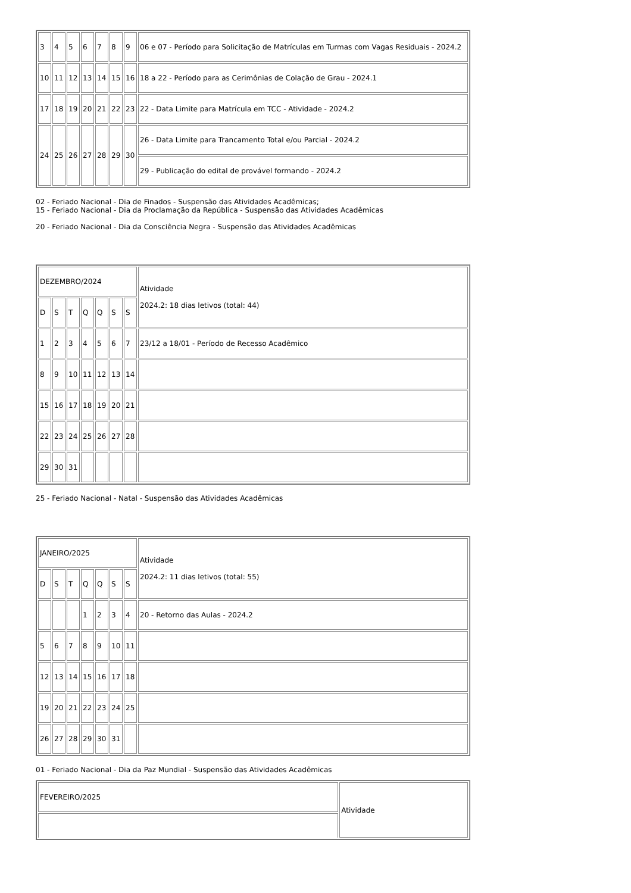| 3 | 4 | 5 | 6 | 7 | 8 | 9 | 06 e 07 - Período para Solicitação de Matrículas em Turmas com Vagas Residuais - 2024.2 |
| 10 | 11 | 12 | 13 | 14 | 15 | 16 | 18 a 22 - Período para as Cerimônias de Colação de Grau - 2024.1 |
| 17 | 18 | 19 | 20 | 21 | 22 | 23 | 22 - Data Limite para Matrícula em TCC - Atividade - 2024.2 |
| 24 | 25 | 26 | 27 | 28 | 29 | 30 | 26 - Data Limite para Trancamento Total e/ou Parcial - 2024.2 |
| | | | | | | | 29 - Publicação do edital de provável formando - 2024.2 |
02 - Feriado Nacional - Dia de Finados - Suspensão das Atividades Acadêmicas;
15 - Feriado Nacional - Dia da Proclamação da República - Suspensão das Atividades Acadêmicas
20 - Feriado Nacional - Dia da Consciência Negra - Suspensão das Atividades Acadêmicas
| DEZEMBRO/2024 | | | | | | | Atividade 2024.2: 18 dias letivos (total: 44) |
| D | S | T | Q | Q | S | S | |
| 1 | 2 | 3 | 4 | 5 | 6 | 7 | 23/12 a 18/01 - Período de Recesso Acadêmico |
| 8 | 9 | 10 | 11 | 12 | 13 | 14 | |
| 15 | 16 | 17 | 18 | 19 | 20 | 21 | |
| 22 | 23 | 24 | 25 | 26 | 27 | 28 | |
| 29 | 30 | 31 | | | | | |
25 - Feriado Nacional - Natal - Suspensão das Atividades Acadêmicas
| JANEIRO/2025 | | | | | | | Atividade 2024.2: 11 dias letivos (total: 55) |
| D | S | T | Q | Q | S | S | |
| | | | 1 | 2 | 3 | 4 | 20 - Retorno das Aulas - 2024.2 |
| 5 | 6 | 7 | 8 | 9 | 10 | 11 | |
| 12 | 13 | 14 | 15 | 16 | 17 | 18 | |
| 19 | 20 | 21 | 22 | 23 | 24 | 25 | |
| 26 | 27 | 28 | 29 | 30 | 31 | | |
01 - Feriado Nacional - Dia da Paz Mundial - Suspensão das Atividades Acadêmicas
| FEVEREIRO/2025 | Atividade |